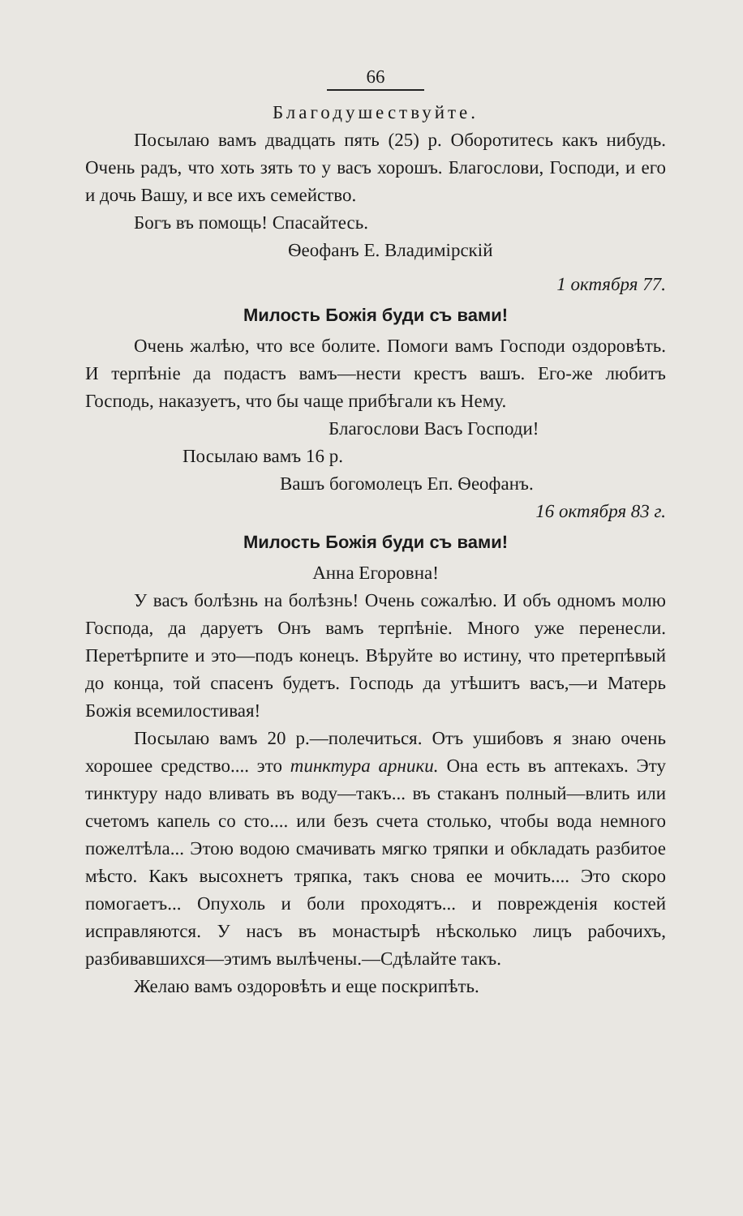66
Благодушествуйте.
Посылаю вамъ двадцать пять (25) р. Оборотитесь какъ нибудь. Очень радъ, что хоть зять то у васъ хорошъ. Благослови, Господи, и его и дочь Вашу, и все ихъ семейство.
Богъ въ помощь! Спасайтесь.
Ѳеофанъ Е. Владимірскій
1 октября 77.
Милость Божія буди съ вами!
Очень жалѣю, что все болите. Помоги вамъ Господи оздоровѣть. И терпѣніе да подастъ вамъ—нести крестъ вашъ. Его-же любитъ Господь, наказуетъ, что бы чаще прибѣгали къ Нему.
Благослови Васъ Господи!
Посылаю вамъ 16 р.
Вашъ богомолецъ Еп. Ѳеофанъ.
16 октября 83 г.
Милость Божія буди съ вами!
Анна Егоровна!
У васъ болѣзнь на болѣзнь! Очень сожалѣю. И объ одномъ молю Господа, да даруетъ Онъ вамъ терпѣніе. Много уже перенесли. Перетѣрпите и это—подъ конецъ. Вѣруйте во истину, что претерпѣвый до конца, той спасенъ будетъ. Господь да утѣшитъ васъ,—и Матерь Божія всемилостивая!
Посылаю вамъ 20 р.—полечиться. Отъ ушибовъ я знаю очень хорошее средство.... это тинктура арники. Она есть въ аптекахъ. Эту тинктуру надо вливать въ воду—такъ... въ стаканъ полный—влить или счетомъ капель со сто.... или безъ счета столько, чтобы вода немного пожелтѣла... Этою водою смачивать мягко тряпки и обкладать разбитое мѣсто. Какъ высохнетъ тряпка, такъ снова ее мочить.... Это скоро помогаетъ... Опухоль и боли проходятъ... и поврежденія костей исправляются. У насъ въ монастырѣ нѣсколько лицъ рабочихъ, разбивавшихся—этимъ вылѣчены.—Сдѣлайте такъ.
Желаю вамъ оздоровѣть и еще поскрипѣть.